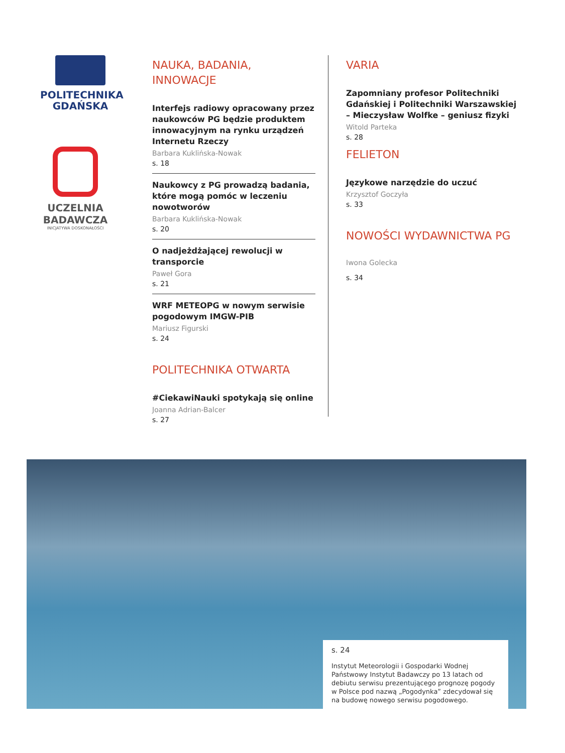POLITECHNIKA
GDAŃSKA
UCZELNIA
BADAWCZA
INICJATYWA DOSKONAŁOŚCI
NAUKA, BADANIA,
INNOWACJE
Interfejs radiowy opracowany przez naukowców PG będzie produktem innowacyjnym na rynku urządzeń Internetu Rzeczy
Barbara Kuklińska-Nowak
s. 18
Naukowcy z PG prowadzą badania, które mogą pomóc w leczeniu nowotworów
Barbara Kuklińska-Nowak
s. 20
O nadjeżdżającej rewolucji w transporcie
Paweł Gora
s. 21
WRF METEOPG w nowym serwisie pogodowym IMGW-PIB
Mariusz Figurski
s. 24
POLITECHNIKA OTWARTA
#CiekawiNauki spotykają się online
Joanna Adrian-Balcer
s. 27
VARIA
Zapomniany profesor Politechniki Gdańskiej i Politechniki Warszawskiej – Mieczysław Wolfke – geniusz fizyki
Witold Parteka
s. 28
FELIETON
Językowe narzędzie do uczuć
Krzysztof Goczyła
s. 33
NOWOŚCI WYDAWNICTWA PG
Iwona Golecka
s. 34
s. 24
Instytut Meteorologii i Gospodarki Wodnej Państwowy Instytut Badawczy po 13 latach od debiutu serwisu prezentującego prognozę pogody w Polsce pod nazwą „Pogodynka” zdecydował się na budowę nowego serwisu pogodowego.